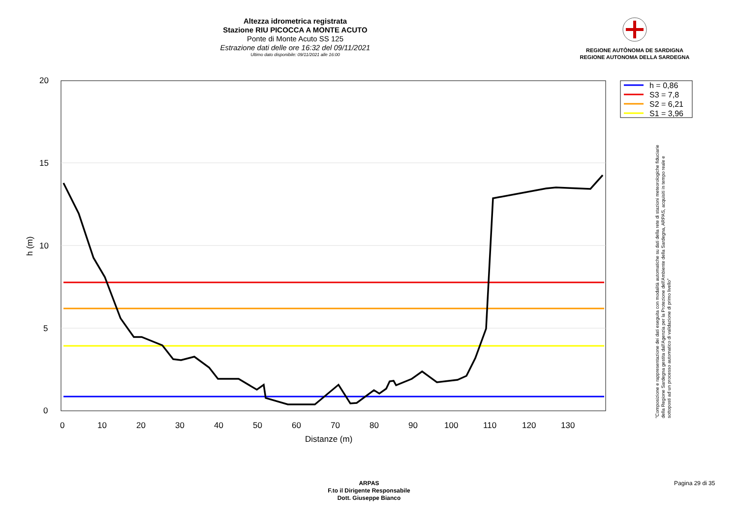Altezza idrometrica registrata
Stazione RIU PICOCCA A MONTE ACUTO
Ponte di Monte Acuto SS 125
Estrazione dati delle ore 16:32 del 09/11/2021
Ultimo dato disponibile: 09/11/2021 alle 16:00
REGIONE AUTÒNOMA DE SARDIGNA
REGIONE AUTONOMA DELLA SARDEGNA
20
15
10
5
0
0
10
20
30
40
50
60
70
80
90
100
110
120
130
Distanze (m)
h (m)
h = 0,86
S3 = 7,8
S2 = 6,21
S1 = 3,96
"Composizione e rappresentazione dei dati eseguita con modalità automatiche su dati della rete di stazioni meteorologiche fiduciarie della Regione Sardegna gestita dall'Agenzia per la Protezione dell'Ambiente della Sardegna, ARPAS, acquisiti in tempo reale e sottoposti ad un processo automatico di validazione di primo livello"
ARPAS
F.to il Dirigente Responsabile
Dott. Giuseppe Bianco
Pagina 29 di 35